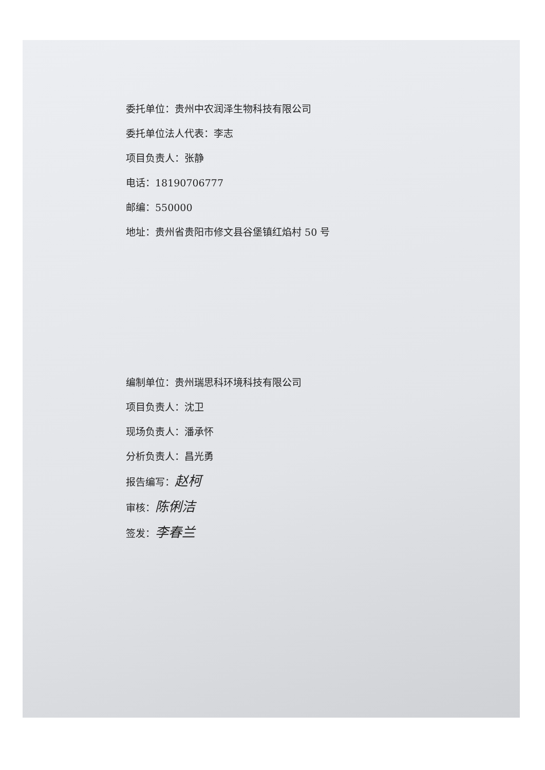委托单位：贵州中农润泽生物科技有限公司
委托单位法人代表：李志
项目负责人：张静
电话：18190706777
邮编：550000
地址：贵州省贵阳市修文县谷堡镇红焰村 50 号
编制单位：贵州瑞思科环境科技有限公司
项目负责人：沈卫
现场负责人：潘承怀
分析负责人：昌光勇
报告编写：赵柯
审核：陈俐洁
签发：李春兰